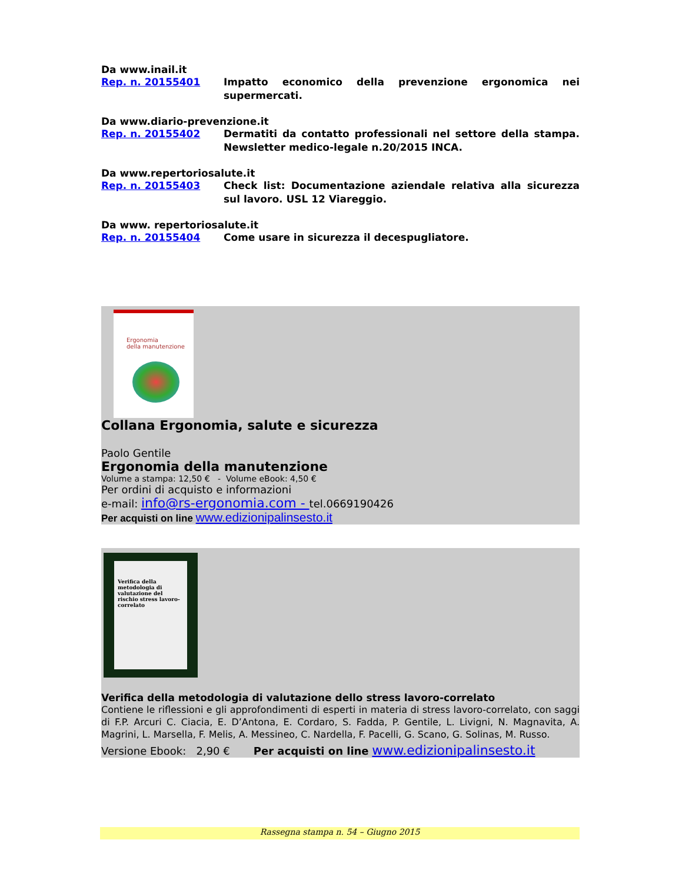Da www.inail.it
Rep. n. 20155401 Impatto economico della prevenzione ergonomica nei supermercati.
Da www.diario-prevenzione.it
Rep. n. 20155402 Dermatiti da contatto professionali nel settore della stampa. Newsletter medico-legale n.20/2015 INCA.
Da www.repertoriosalute.it
Rep. n. 20155403 Check list: Documentazione aziendale relativa alla sicurezza sul lavoro. USL 12 Viareggio.
Da www. repertoriosalute.it
Rep. n. 20155404 Come usare in sicurezza il decespugliatore.
Ergonomia
della manutenzione
Collana Ergonomia, salute e sicurezza
Paolo Gentile
Ergonomia della manutenzione
Volume a stampa: 12,50 € - Volume eBook: 4,50 €
Per ordini di acquisto e informazioni
e-mail: info@rs-ergonomia.com - tel.0669190426
Per acquisti on line www.edizionipalinsesto.it
Verifica della metodologia di valutazione del rischio stress lavoro-correlato
Verifica della metodologia di valutazione dello stress lavoro-correlato
Contiene le riflessioni e gli approfondimenti di esperti in materia di stress lavoro-correlato, con saggi di F.P. Arcuri C. Ciacia, E. D’Antona, E. Cordaro, S. Fadda, P. Gentile, L. Livigni, N. Magnavita, A. Magrini, L. Marsella, F. Melis, A. Messineo, C. Nardella, F. Pacelli, G. Scano, G. Solinas, M. Russo.
Versione Ebook: 2,90 € Per acquisti on line www.edizionipalinsesto.it
Rassegna stampa n. 54 – Giugno 2015